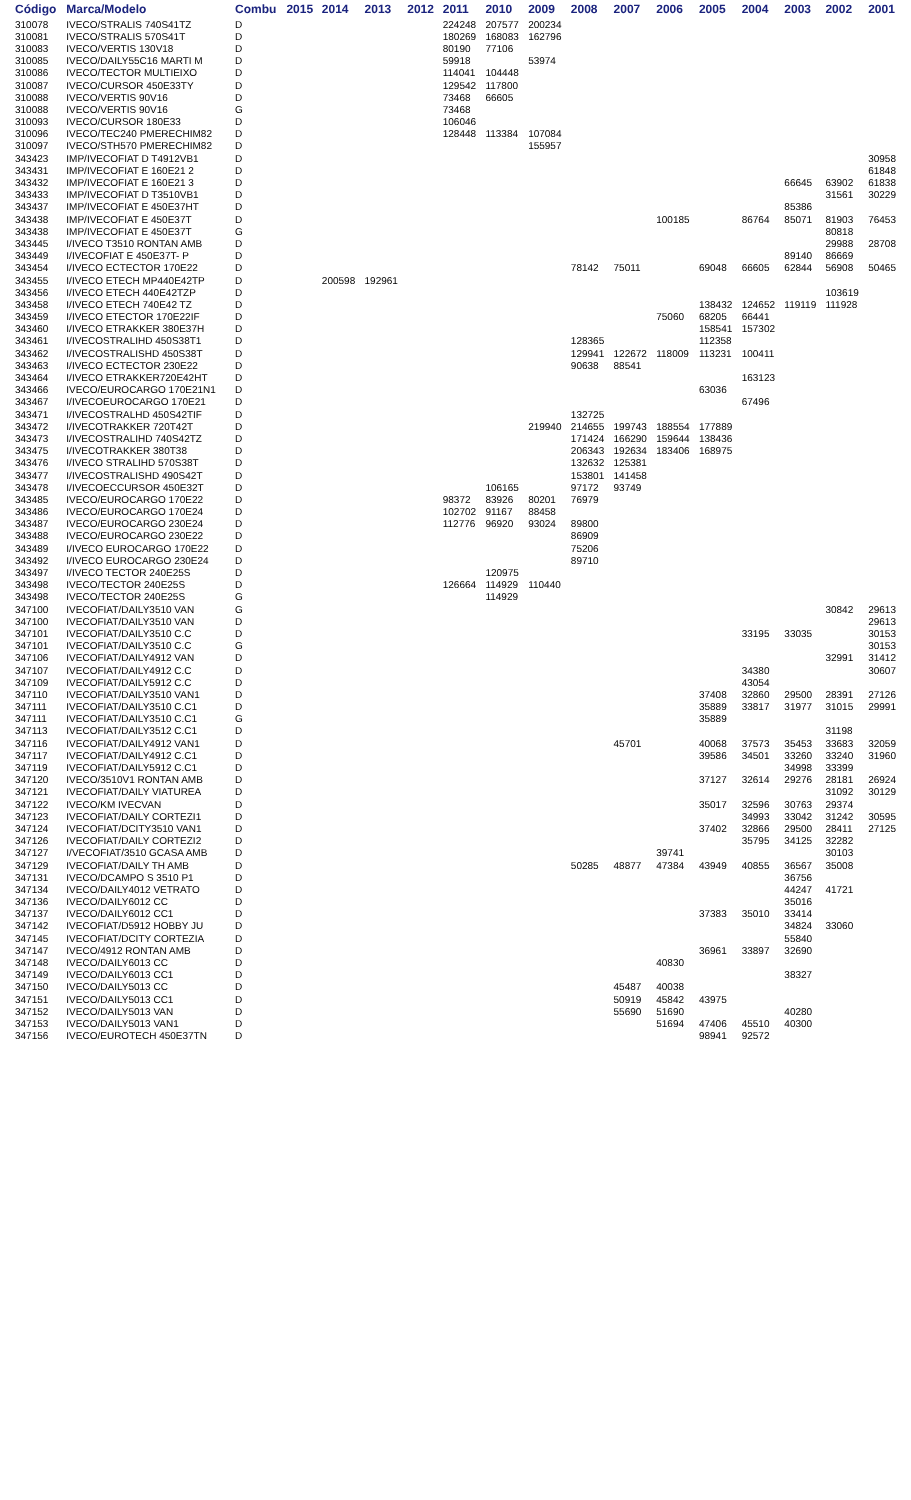| Código | Marca/Modelo | Combu | 2015 | 2014 | 2013 | 2012 | 2011 | 2010 | 2009 | 2008 | 2007 | 2006 | 2005 | 2004 | 2003 | 2002 | 2001 |
| --- | --- | --- | --- | --- | --- | --- | --- | --- | --- | --- | --- | --- | --- | --- | --- | --- | --- |
| 310078 | IVECO/STRALIS 740S41TZ | D | | | | | 224248 | 207577 | 200234 | | | | | | | | |
| 310081 | IVECO/STRALIS 570S41T | D | | | | | 180269 | 168083 | 162796 | | | | | | | | |
| 310083 | IVECO/VERTIS 130V18 | D | | | | | 80190 | 77106 | | | | | | | | | |
| 310085 | IVECO/DAILY55C16 MARTI M | D | | | | | 59918 | | 53974 | | | | | | | | |
| 310086 | IVECO/TECTOR MULTIEIXO | D | | | | | 114041 | 104448 | | | | | | | | | |
| 310087 | IVECO/CURSOR 450E33TY | D | | | | | 129542 | 117800 | | | | | | | | | |
| 310088 | IVECO/VERTIS 90V16 | D | | | | | 73468 | 66605 | | | | | | | | | |
| 310088 | IVECO/VERTIS 90V16 | G | | | | | 73468 | | | | | | | | | | |
| 310093 | IVECO/CURSOR 180E33 | D | | | | | 106046 | | | | | | | | | | |
| 310096 | IVECO/TEC240 PMERECHIM82 | D | | | | | 128448 | 113384 | 107084 | | | | | | | | |
| 310097 | IVECO/STH570 PMERECHIM82 | D | | | | | | | 155957 | | | | | | | | |
| 343423 | IMP/IVECOFIAT D T4912VB1 | D | | | | | | | | | | | | | | | 30958 |
| 343431 | IMP/IVECOFIAT E 160E21 2 | D | | | | | | | | | | | | | | | 61848 |
| 343432 | IMP/IVECOFIAT E 160E21 3 | D | | | | | | | | | | | | | 66645 | 63902 | 61838 |
| 343433 | IMP/IVECOFIAT D T3510VB1 | D | | | | | | | | | | | | | | 31561 | 30229 |
| 343437 | IMP/IVECOFIAT E 450E37HT | D | | | | | | | | | | | | | 85386 | | |
| 343438 | IMP/IVECOFIAT E 450E37T | D | | | | | | | | | | 100185 | | 86764 | 85071 | 81903 | 76453 |
| 343438 | IMP/IVECOFIAT E 450E37T | G | | | | | | | | | | | | | | 80818 | |
| 343445 | I/IVECO T3510 RONTAN AMB | D | | | | | | | | | | | | | | 29988 | 28708 |
| 343449 | I/IVECOFIAT E 450E37T- P | D | | | | | | | | | | | | | 89140 | 86669 | |
| 343454 | I/IVECO ECTECTOR 170E22 | D | | | | | | | | 78142 | 75011 | | 69048 | 66605 | 62844 | 56908 | 50465 |
| 343455 | I/IVECO ETECH MP440E42TP | D | | 200598 | 192961 | | | | | | | | | | | | |
| 343456 | I/IVECO ETECH 440E42TZP | D | | | | | | | | | | | | | | 103619 | |
| 343458 | I/IVECO ETECH 740E42 TZ | D | | | | | | | | | | | 138432 | 124652 | 119119 | 111928 | |
| 343459 | I/IVECO ETECTOR 170E22IF | D | | | | | | | | | | 75060 | 68205 | 66441 | | | |
| 343460 | I/IVECO ETRAKKER 380E37H | D | | | | | | | | | | | 158541 | 157302 | | | |
| 343461 | I/IVECOSTRALIHD 450S38T1 | D | | | | | | | | 128365 | | | 112358 | | | | |
| 343462 | I/IVECOSTRALISHD 450S38T | D | | | | | | | | 129941 | 122672 | 118009 | 113231 | 100411 | | | |
| 343463 | I/IVECO ECTECTOR 230E22 | D | | | | | | | | 90638 | 88541 | | | | | | |
| 343464 | I/IVECO ETRAKKER720E42HT | D | | | | | | | | | | | | 163123 | | | |
| 343466 | IVECO/EUROCARGO 170E21N1 | D | | | | | | | | | | | 63036 | | | | |
| 343467 | I/IVECOEUROCARGO 170E21 | D | | | | | | | | | | | | 67496 | | | |
| 343471 | I/IVECOSTRALHD 450S42TIF | D | | | | | | | | 132725 | | | | | | | |
| 343472 | I/IVECOTRAKKER 720T42T | D | | | | | | | 219940 | 214655 | 199743 | 188554 | 177889 | | | | |
| 343473 | I/IVECOSTRALIHD 740S42TZ | D | | | | | | | | 171424 | 166290 | 159644 | 138436 | | | | |
| 343475 | I/IVECOTRAKKER 380T38 | D | | | | | | | | 206343 | 192634 | 183406 | 168975 | | | | |
| 343476 | I/IVECO STRALIHD 570S38T | D | | | | | | | | 132632 | 125381 | | | | | | |
| 343477 | I/IVECOSTRALISHD 490S42T | D | | | | | | | | 153801 | 141458 | | | | | | |
| 343478 | I/IVECOECCURSOR 450E32T | D | | | | | | 106165 | | 97172 | 93749 | | | | | | |
| 343485 | IVECO/EUROCARGO 170E22 | D | | | | | 98372 | 83926 | 80201 | 76979 | | | | | | | |
| 343486 | IVECO/EUROCARGO 170E24 | D | | | | | 102702 | 91167 | 88458 | | | | | | | | |
| 343487 | IVECO/EUROCARGO 230E24 | D | | | | | 112776 | 96920 | 93024 | 89800 | | | | | | | |
| 343488 | IVECO/EUROCARGO 230E22 | D | | | | | | | | 86909 | | | | | | | |
| 343489 | I/IVECO EUROCARGO 170E22 | D | | | | | | | | 75206 | | | | | | | |
| 343492 | I/IVECO EUROCARGO 230E24 | D | | | | | | | | 89710 | | | | | | | |
| 343497 | I/IVECO TECTOR 240E25S | D | | | | | | 120975 | | | | | | | | | |
| 343498 | IVECO/TECTOR 240E25S | D | | | | | 126664 | 114929 | 110440 | | | | | | | | |
| 343498 | IVECO/TECTOR 240E25S | G | | | | | | 114929 | | | | | | | | | |
| 347100 | IVECOFIAT/DAILY3510 VAN | G | | | | | | | | | | | | | | 30842 | 29613 |
| 347100 | IVECOFIAT/DAILY3510 VAN | D | | | | | | | | | | | | | | | 29613 |
| 347101 | IVECOFIAT/DAILY3510 C.C | D | | | | | | | | | | | | 33195 | 33035 | | 30153 |
| 347101 | IVECOFIAT/DAILY3510 C.C | G | | | | | | | | | | | | | | | 30153 |
| 347106 | IVECOFIAT/DAILY4912 VAN | D | | | | | | | | | | | | | | 32991 | 31412 |
| 347107 | IVECOFIAT/DAILY4912 C.C | D | | | | | | | | | | | | 34380 | | | 30607 |
| 347109 | IVECOFIAT/DAILY5912 C.C | D | | | | | | | | | | | | 43054 | | | |
| 347110 | IVECOFIAT/DAILY3510 VAN1 | D | | | | | | | | | | | 37408 | 32860 | 29500 | 28391 | 27126 |
| 347111 | IVECOFIAT/DAILY3510 C.C1 | D | | | | | | | | | | | 35889 | 33817 | 31977 | 31015 | 29991 |
| 347111 | IVECOFIAT/DAILY3510 C.C1 | G | | | | | | | | | | | 35889 | | | | |
| 347113 | IVECOFIAT/DAILY3512 C.C1 | D | | | | | | | | | | | | | | 31198 | |
| 347116 | IVECOFIAT/DAILY4912 VAN1 | D | | | | | | | | | 45701 | | 40068 | 37573 | 35453 | 33683 | 32059 |
| 347117 | IVECOFIAT/DAILY4912 C.C1 | D | | | | | | | | | | | 39586 | 34501 | 33260 | 33240 | 31960 |
| 347119 | IVECOFIAT/DAILY5912 C.C1 | D | | | | | | | | | | | | | 34998 | 33399 | |
| 347120 | IVECO/3510V1 RONTAN AMB | D | | | | | | | | | | | 37127 | 32614 | 29276 | 28181 | 26924 |
| 347121 | IVECOFIAT/DAILY VIATUREA | D | | | | | | | | | | | | | | 31092 | 30129 |
| 347122 | IVECO/KM IVECVAN | D | | | | | | | | | | | 35017 | 32596 | 30763 | 29374 | |
| 347123 | IVECOFIAT/DAILY CORTEZI1 | D | | | | | | | | | | | | 34993 | 33042 | 31242 | 30595 |
| 347124 | IVECOFIAT/DCITY3510 VAN1 | D | | | | | | | | | | | 37402 | 32866 | 29500 | 28411 | 27125 |
| 347126 | IVECOFIAT/DAILY CORTEZI2 | D | | | | | | | | | | | | 35795 | 34125 | 32282 | |
| 347127 | I/VECOFIAT/3510 GCASA AMB | D | | | | | | | | | | 39741 | | | | 30103 | |
| 347129 | IVECOFIAT/DAILY TH AMB | D | | | | | | | | 50285 | 48877 | 47384 | 43949 | 40855 | 36567 | 35008 | |
| 347131 | IVECO/DCAMPO S 3510 P1 | D | | | | | | | | | | | | | 36756 | | |
| 347134 | IVECO/DAILY4012 VETRATO | D | | | | | | | | | | | | | 44247 | 41721 | |
| 347136 | IVECO/DAILY6012 CC | D | | | | | | | | | | | | | 35016 | | |
| 347137 | IVECO/DAILY6012 CC1 | D | | | | | | | | | | | 37383 | 35010 | 33414 | | |
| 347142 | IVECOFIAT/D5912 HOBBY JU | D | | | | | | | | | | | | | 34824 | 33060 | |
| 347145 | IVECOFIAT/DCITY CORTEZIA | D | | | | | | | | | | | | | 55840 | | |
| 347147 | IVECO/4912 RONTAN AMB | D | | | | | | | | | | | 36961 | 33897 | 32690 | | |
| 347148 | IVECO/DAILY6013 CC | D | | | | | | | | | | 40830 | | | | | |
| 347149 | IVECO/DAILY6013 CC1 | D | | | | | | | | | | | | | 38327 | | |
| 347150 | IVECO/DAILY5013 CC | D | | | | | | | | | 45487 | 40038 | | | | | |
| 347151 | IVECO/DAILY5013 CC1 | D | | | | | | | | | 50919 | 45842 | 43975 | | | | |
| 347152 | IVECO/DAILY5013 VAN | D | | | | | | | | | 55690 | 51690 | | | 40280 | | |
| 347153 | IVECO/DAILY5013 VAN1 | D | | | | | | | | | | 51694 | 47406 | 45510 | 40300 | | |
| 347156 | IVECO/EUROTECH 450E37TN | D | | | | | | | | | | | 98941 | 92572 | | | |